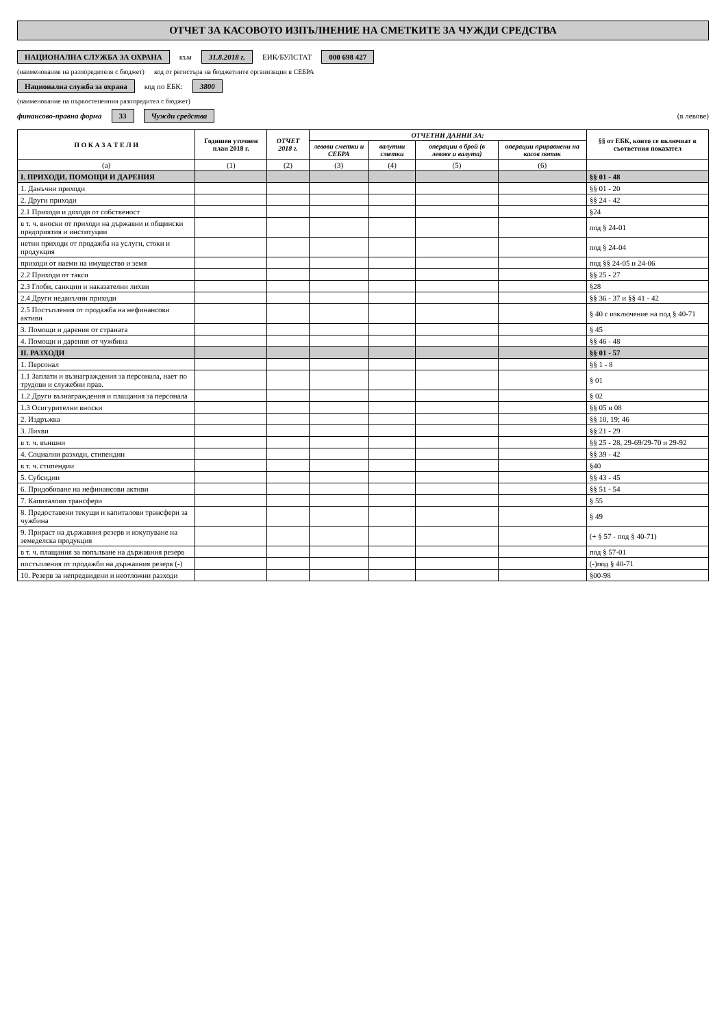ОТЧЕТ ЗА КАСОВОТО ИЗПЪЛНЕНИЕ НА СМЕТКИТЕ ЗА ЧУЖДИ СРЕДСТВА
НАЦИОНАЛНА СЛУЖБА ЗА ОХРАНА към 31.8.2018 г. ЕИК/БУЛСТАТ 000 698 427
(наименование на разпоредителя с бюджет) код от регистъра на бюджетните организации в СЕБРА
Национална служба за охрана код по ЕБК: 3800
(наименование на първостепенния разпоредител с бюджет)
финансово-правна форма 33 Чужди средства (в левове)
| П О К А З А Т Е Л И | Годишен уточнен план 2018 г. | ОТЧЕТ 2018 г. | ОТЧЕТНИ ДАННИ ЗА: | | | | §§ от ЕБК, които се включват в съответния показател |
| --- | --- | --- | --- | --- | --- | --- | --- |
| | | | левови сметки и СЕБРА | валутни сметки | операции в брой (в левове и валута) | операции приравнени на касов поток | |
| (а) | (1) | (2) | (3) | (4) | (5) | (6) | |
| I. ПРИХОДИ, ПОМОЩИ И ДАРЕНИЯ | | | | | | | §§ 01 - 48 |
| 1. Данъчни приходи | | | | | | | §§ 01 - 20 |
| 2. Други приходи | | | | | | | §§ 24 - 42 |
| 2.1 Приходи и доходи от собственост | | | | | | | §24 |
| в т. ч. вноски от приходи на държавни и общински предприятия и институции | | | | | | | под § 24-01 |
| нетни приходи от продажба на услуги, стоки и продукция | | | | | | | под § 24-04 |
| приходи от наеми на имущество и земя | | | | | | | под §§ 24-05 и 24-06 |
| 2.2 Приходи от такси | | | | | | | §§ 25 - 27 |
| 2.3 Глоби, санкции и наказателни лихви | | | | | | | §28 |
| 2.4 Други неданъчни приходи | | | | | | | §§ 36 - 37 и §§ 41 - 42 |
| 2.5 Постъпления от продажба на нефинансови активи | | | | | | | § 40 с изключение на под § 40-71 |
| 3. Помощи и дарения от страната | | | | | | | § 45 |
| 4. Помощи и дарения от чужбина | | | | | | | §§ 46 - 48 |
| II. РАЗХОДИ | | | | | | | §§ 01 - 57 |
| 1. Персонал | | | | | | | §§ 1 - 8 |
| 1.1 Заплати и възнаграждения за персонала, нает по трудови и служебни прав. | | | | | | | § 01 |
| 1.2 Други възнаграждения и плащания за персонала | | | | | | | § 02 |
| 1.3 Осигурителни вноски | | | | | | | §§ 05 и 08 |
| 2. Издръжка | | | | | | | §§ 10, 19; 46 |
| 3. Лихви | | | | | | | §§ 21 - 29 |
| в т. ч. външни | | | | | | | §§ 25 - 28, 29-69/29-70 и 29-92 |
| 4. Социални разходи, стипендии | | | | | | | §§ 39 - 42 |
| в т. ч. стипендии | | | | | | | §40 |
| 5. Субсидии | | | | | | | §§ 43 - 45 |
| 6. Придобиване на нефинансови активи | | | | | | | §§ 51 - 54 |
| 7. Капиталови трансфери | | | | | | | § 55 |
| 8. Предоставени текущи и капиталови трансфери за чужбина | | | | | | | § 49 |
| 9. Прираст на държавния резерв и изкупуване на земеделска продукция | | | | | | | (+ § 57 - под § 40-71) |
| в т. ч. плащания за попълване на държавния резерв | | | | | | | под § 57-01 |
| постъпления от продажби на държавния резерв (-) | | | | | | | (-)под § 40-71 |
| 10. Резерв за непредвидени и неотложни разходи | | | | | | | §00-98 |